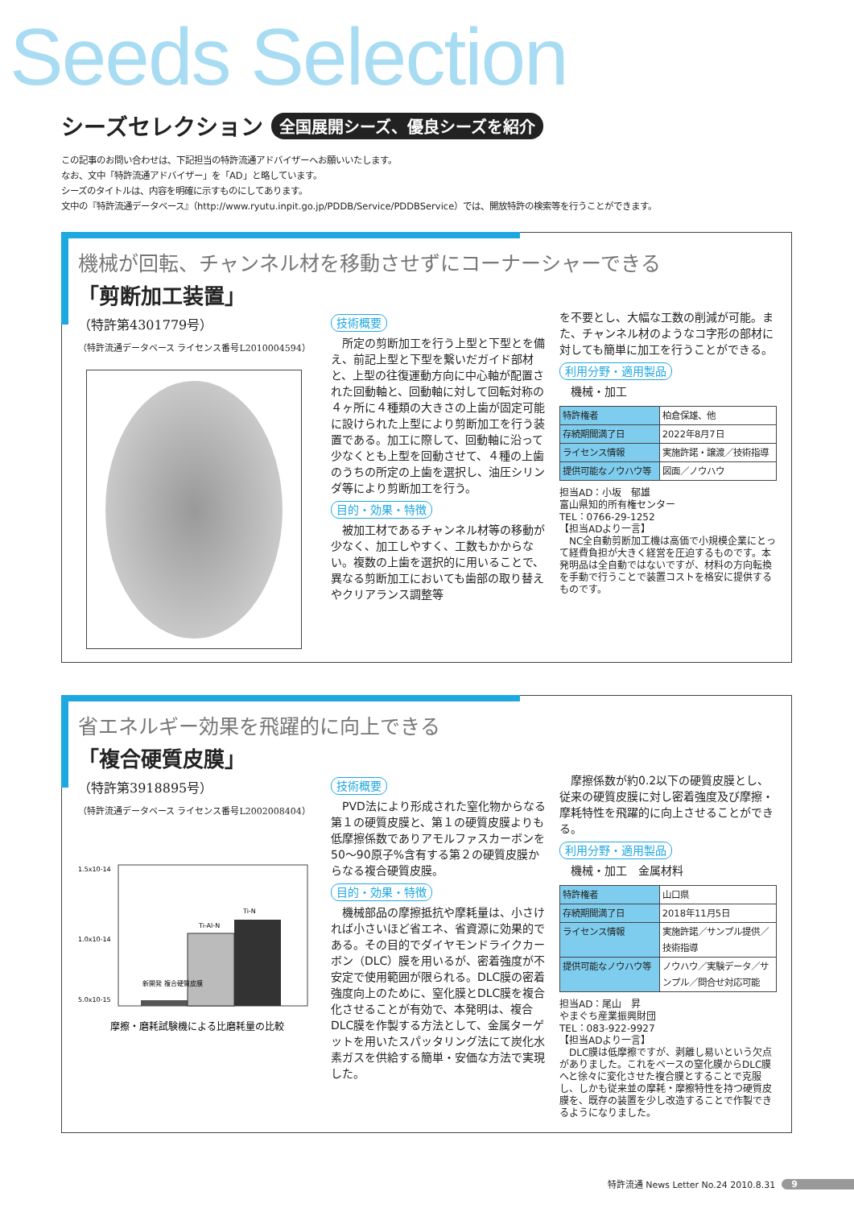Seeds Selection
シーズセレクション
全国展開シーズ、優良シーズを紹介
この記事のお問い合わせは、下記担当の特許流通アドバイザーへお願いいたします。
なお、文中「特許流通アドバイザー」を「AD」と略しています。
シーズのタイトルは、内容を明確に示すものにしてあります。
文中の『特許流通データベース』（http://www.ryutu.inpit.go.jp/PDDB/Service/PDDBService）では、開放特許の検索等を行うことができます。
機械が回転、チャンネル材を移動させずにコーナーシャーできる
「剪断加工装置」
（特許第4301779号）
（特許流通データベース ライセンス番号L2010004594）
技術概要
　所定の剪断加工を行う上型と下型とを備え、前記上型と下型を繋いだガイド部材と、上型の往復運動方向に中心軸が配置された回動軸と、回動軸に対して回転対称の４ヶ所に４種類の大きさの上歯が固定可能に設けられた上型により剪断加工を行う装置である。加工に際して、回動軸に沿って少なくとも上型を回動させて、４種の上歯のうちの所定の上歯を選択し、油圧シリンダ等により剪断加工を行う。
目的・効果・特徴
　被加工材であるチャンネル材等の移動が少なく、加工しやすく、工数もかからない。複数の上歯を選択的に用いることで、異なる剪断加工においても歯部の取り替えやクリアランス調整等
を不要とし、大幅な工数の削減が可能。また、チャンネル材のようなコ字形の部材に対しても簡単に加工を行うことができる。
利用分野・適用製品
　機械・加工
| 特許権者 | 柏倉保雄、他 |
| 存続期間満了日 | 2022年8月7日 |
| ライセンス情報 | 実施許諾・譲渡／技術指導 |
| 提供可能なノウハウ等 | 図面／ノウハウ |
担当AD：小坂　郁雄
富山県知的所有権センター
TEL：0766-29-1252
【担当ADより一言】
　NC全自動剪断加工機は高価で小規模企業にとって経費負担が大きく経営を圧迫するものです。本発明品は全自動ではないですが、材料の方向転換を手動で行うことで装置コストを格安に提供するものです。
省エネルギー効果を飛躍的に向上できる
「複合硬質皮膜」
（特許第3918895号）
（特許流通データベース ライセンス番号L2002008404）
1.5x10-14
1.0x10-14
5.0x10-15
Ti-Al-N
Ti-N
新開発 複合硬質皮膜
摩擦・磨耗試験機による比磨耗量の比較
技術概要
　PVD法により形成された窒化物からなる第１の硬質皮膜と、第１の硬質皮膜よりも低摩擦係数でありアモルファスカーボンを50～90原子%含有する第２の硬質皮膜からなる複合硬質皮膜。
目的・効果・特徴
　機械部品の摩擦抵抗や摩耗量は、小さければ小さいほど省エネ、省資源に効果的である。その目的でダイヤモンドライクカーボン（DLC）膜を用いるが、密着強度が不安定で使用範囲が限られる。DLC膜の密着強度向上のために、窒化膜とDLC膜を複合化させることが有効で、本発明は、複合DLC膜を作製する方法として、金属ターゲットを用いたスパッタリング法にて炭化水素ガスを供給する簡単・安価な方法で実現した。
　摩擦係数が約0.2以下の硬質皮膜とし、従来の硬質皮膜に対し密着強度及び摩擦・摩耗特性を飛躍的に向上させることができる。
利用分野・適用製品
　機械・加工　金属材料
| 特許権者 | 山口県 |
| 存続期間満了日 | 2018年11月5日 |
| ライセンス情報 | 実施許諾／サンプル提供／技術指導 |
| 提供可能なノウハウ等 | ノウハウ／実験データ／サンプル／問合せ対応可能 |
担当AD：尾山　昇
やまぐち産業振興財団
TEL：083-922-9927
【担当ADより一言】
　DLC膜は低摩擦ですが、剥離し易いという欠点がありました。これをベースの窒化膜からDLC膜へと徐々に変化させた複合膜とすることで克服し、しかも従来並の摩耗・摩擦特性を持つ硬質皮膜を、既存の装置を少し改造することで作製できるようになりました。
特許流通 News Letter No.24 2010.8.31 9